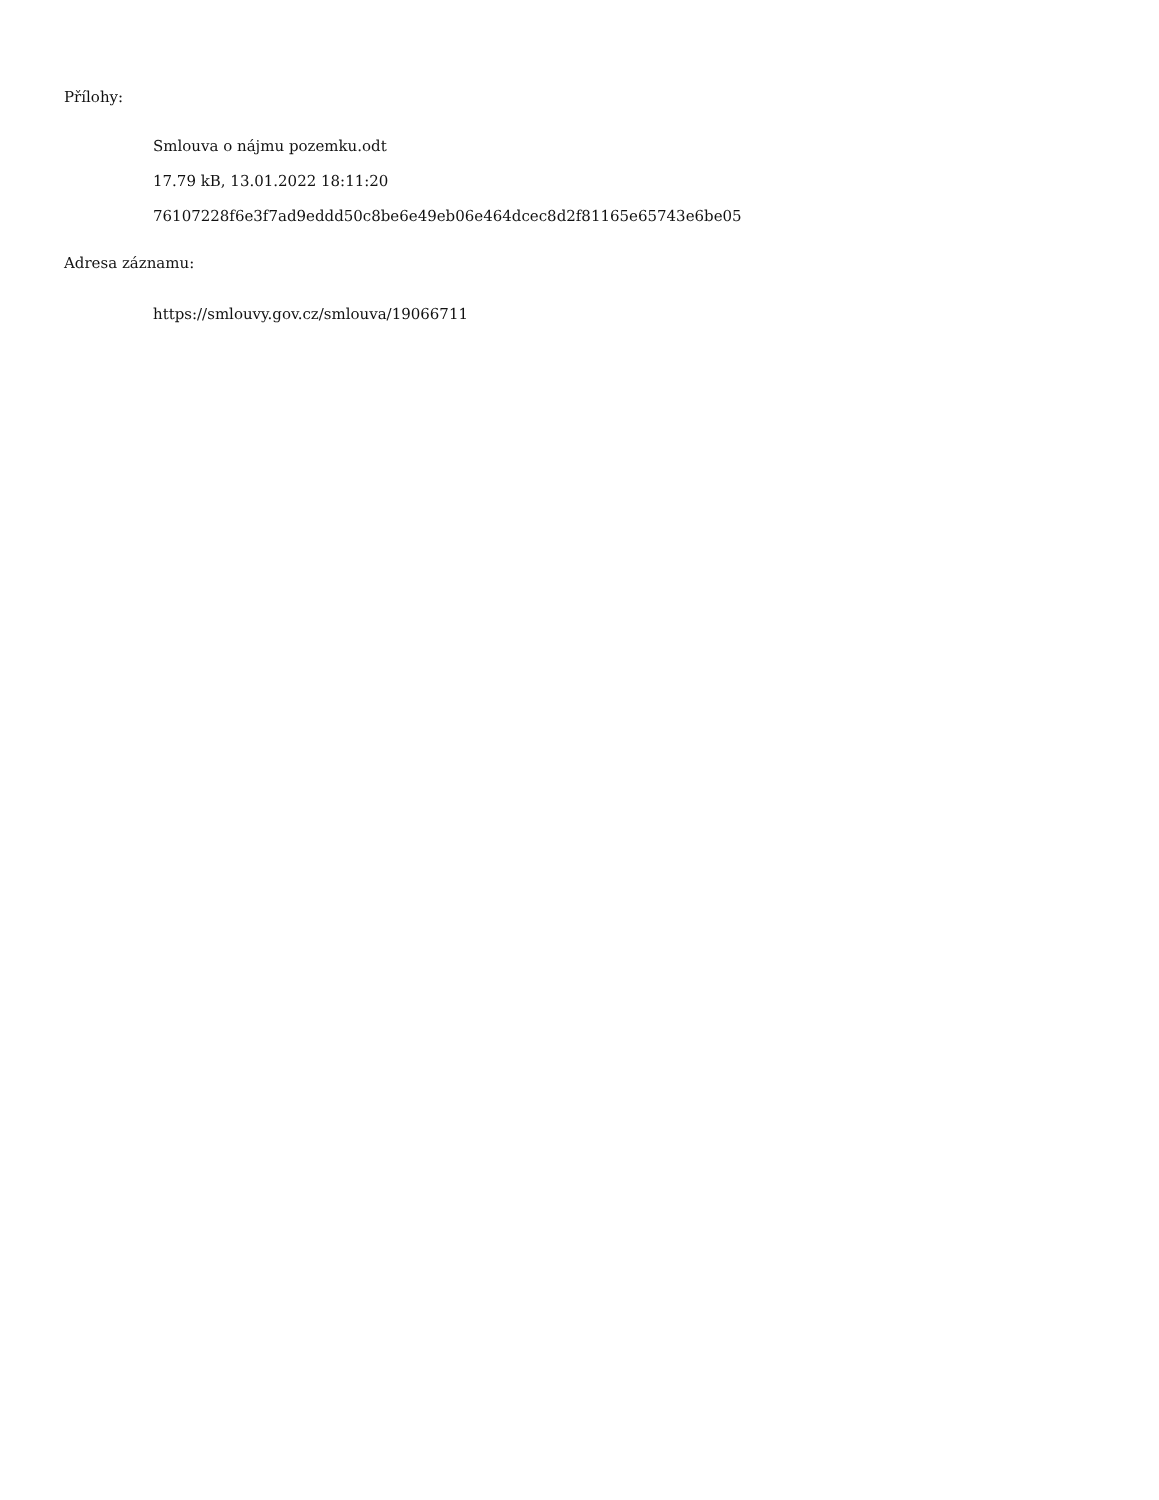Přílohy:
Smlouva o nájmu pozemku.odt
17.79 kB, 13.01.2022 18:11:20
76107228f6e3f7ad9eddd50c8be6e49eb06e464dcec8d2f81165e65743e6be05
Adresa záznamu:
https://smlouvy.gov.cz/smlouva/19066711